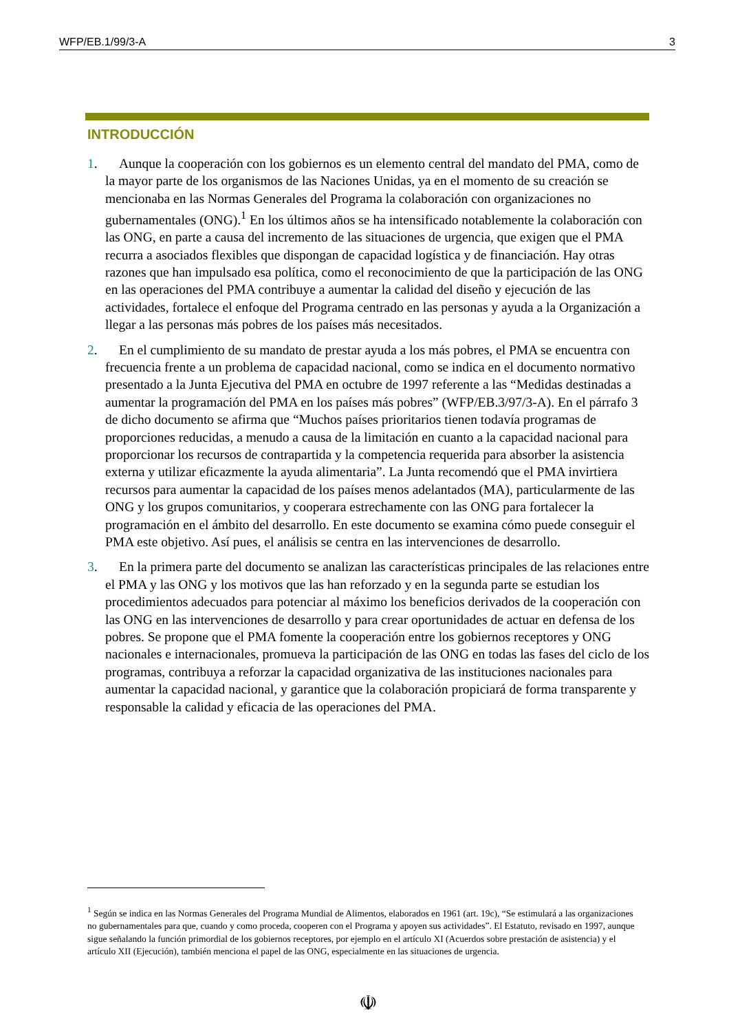WFP/EB.1/99/3-A 3
INTRODUCCIÓN
1. Aunque la cooperación con los gobiernos es un elemento central del mandato del PMA, como de la mayor parte de los organismos de las Naciones Unidas, ya en el momento de su creación se mencionaba en las Normas Generales del Programa la colaboración con organizaciones no gubernamentales (ONG).<sup>1</sup> En los últimos años se ha intensificado notablemente la colaboración con las ONG, en parte a causa del incremento de las situaciones de urgencia, que exigen que el PMA recurra a asociados flexibles que dispongan de capacidad logística y de financiación. Hay otras razones que han impulsado esa política, como el reconocimiento de que la participación de las ONG en las operaciones del PMA contribuye a aumentar la calidad del diseño y ejecución de las actividades, fortalece el enfoque del Programa centrado en las personas y ayuda a la Organización a llegar a las personas más pobres de los países más necesitados.
2. En el cumplimiento de su mandato de prestar ayuda a los más pobres, el PMA se encuentra con frecuencia frente a un problema de capacidad nacional, como se indica en el documento normativo presentado a la Junta Ejecutiva del PMA en octubre de 1997 referente a las “Medidas destinadas a aumentar la programación del PMA en los países más pobres” (WFP/EB.3/97/3-A). En el párrafo 3 de dicho documento se afirma que “Muchos países prioritarios tienen todavía programas de proporciones reducidas, a menudo a causa de la limitación en cuanto a la capacidad nacional para proporcionar los recursos de contrapartida y la competencia requerida para absorber la asistencia externa y utilizar eficazmente la ayuda alimentaria”. La Junta recomendó que el PMA invirtiera recursos para aumentar la capacidad de los países menos adelantados (MA), particularmente de las ONG y los grupos comunitarios, y cooperara estrechamente con las ONG para fortalecer la programación en el ámbito del desarrollo. En este documento se examina cómo puede conseguir el PMA este objetivo. Así pues, el análisis se centra en las intervenciones de desarrollo.
3. En la primera parte del documento se analizan las características principales de las relaciones entre el PMA y las ONG y los motivos que las han reforzado y en la segunda parte se estudian los procedimientos adecuados para potenciar al máximo los beneficios derivados de la cooperación con las ONG en las intervenciones de desarrollo y para crear oportunidades de actuar en defensa de los pobres. Se propone que el PMA fomente la cooperación entre los gobiernos receptores y ONG nacionales e internacionales, promueva la participación de las ONG en todas las fases del ciclo de los programas, contribuya a reforzar la capacidad organizativa de las instituciones nacionales para aumentar la capacidad nacional, y garantice que la colaboración propiciará de forma transparente y responsable la calidad y eficacia de las operaciones del PMA.
<sup>1</sup> Según se indica en las Normas Generales del Programa Mundial de Alimentos, elaborados en 1961 (art. 19c), “Se estimulará a las organizaciones no gubernamentales para que, cuando y como proceda, cooperen con el Programa y apoyen sus actividades”. El Estatuto, revisado en 1997, aunque sigue señalando la función primordial de los gobiernos receptores, por ejemplo en el artículo XI (Acuerdos sobre prestación de asistencia) y el artículo XII (Ejecución), también menciona el papel de las ONG, especialmente en las situaciones de urgencia.
☫